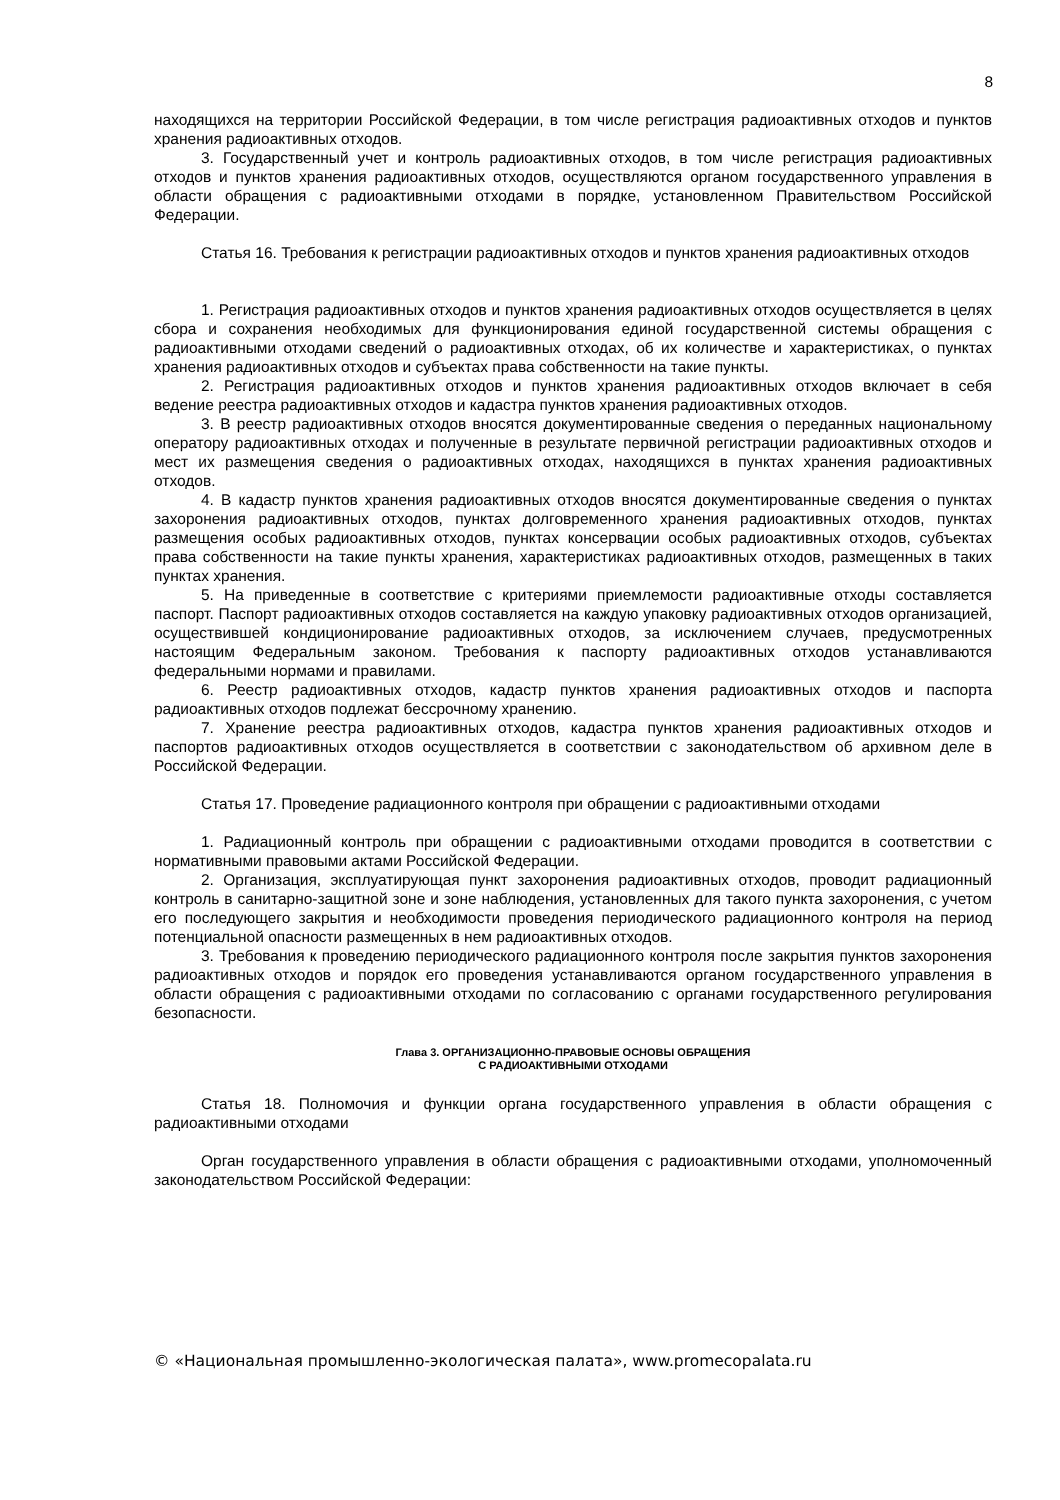8
находящихся на территории Российской Федерации, в том числе регистрация радиоактивных отходов и пунктов хранения радиоактивных отходов.
3. Государственный учет и контроль радиоактивных отходов, в том числе регистрация радиоактивных отходов и пунктов хранения радиоактивных отходов, осуществляются органом государственного управления в области обращения с радиоактивными отходами в порядке, установленном Правительством Российской Федерации.
Статья 16. Требования к регистрации радиоактивных отходов и пунктов хранения радиоактивных отходов
1. Регистрация радиоактивных отходов и пунктов хранения радиоактивных отходов осуществляется в целях сбора и сохранения необходимых для функционирования единой государственной системы обращения с радиоактивными отходами сведений о радиоактивных отходах, об их количестве и характеристиках, о пунктах хранения радиоактивных отходов и субъектах права собственности на такие пункты.
2. Регистрация радиоактивных отходов и пунктов хранения радиоактивных отходов включает в себя ведение реестра радиоактивных отходов и кадастра пунктов хранения радиоактивных отходов.
3. В реестр радиоактивных отходов вносятся документированные сведения о переданных национальному оператору радиоактивных отходах и полученные в результате первичной регистрации радиоактивных отходов и мест их размещения сведения о радиоактивных отходах, находящихся в пунктах хранения радиоактивных отходов.
4. В кадастр пунктов хранения радиоактивных отходов вносятся документированные сведения о пунктах захоронения радиоактивных отходов, пунктах долговременного хранения радиоактивных отходов, пунктах размещения особых радиоактивных отходов, пунктах консервации особых радиоактивных отходов, субъектах права собственности на такие пункты хранения, характеристиках радиоактивных отходов, размещенных в таких пунктах хранения.
5. На приведенные в соответствие с критериями приемлемости радиоактивные отходы составляется паспорт. Паспорт радиоактивных отходов составляется на каждую упаковку радиоактивных отходов организацией, осуществившей кондиционирование радиоактивных отходов, за исключением случаев, предусмотренных настоящим Федеральным законом. Требования к паспорту радиоактивных отходов устанавливаются федеральными нормами и правилами.
6. Реестр радиоактивных отходов, кадастр пунктов хранения радиоактивных отходов и паспорта радиоактивных отходов подлежат бессрочному хранению.
7. Хранение реестра радиоактивных отходов, кадастра пунктов хранения радиоактивных отходов и паспортов радиоактивных отходов осуществляется в соответствии с законодательством об архивном деле в Российской Федерации.
Статья 17. Проведение радиационного контроля при обращении с радиоактивными отходами
1. Радиационный контроль при обращении с радиоактивными отходами проводится в соответствии с нормативными правовыми актами Российской Федерации.
2. Организация, эксплуатирующая пункт захоронения радиоактивных отходов, проводит радиационный контроль в санитарно-защитной зоне и зоне наблюдения, установленных для такого пункта захоронения, с учетом его последующего закрытия и необходимости проведения периодического радиационного контроля на период потенциальной опасности размещенных в нем радиоактивных отходов.
3. Требования к проведению периодического радиационного контроля после закрытия пунктов захоронения радиоактивных отходов и порядок его проведения устанавливаются органом государственного управления в области обращения с радиоактивными отходами по согласованию с органами государственного регулирования безопасности.
Глава 3. ОРГАНИЗАЦИОННО-ПРАВОВЫЕ ОСНОВЫ ОБРАЩЕНИЯ
С РАДИОАКТИВНЫМИ ОТХОДАМИ
Статья 18. Полномочия и функции органа государственного управления в области обращения с радиоактивными отходами
Орган государственного управления в области обращения с радиоактивными отходами, уполномоченный законодательством Российской Федерации:
© «Национальная промышленно-экологическая палата», www.promecopalata.ru